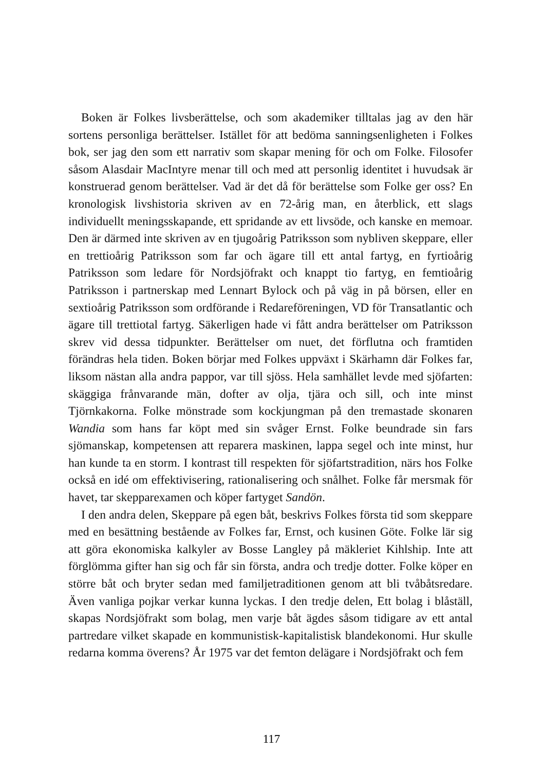Boken är Folkes livsberättelse, och som akademiker tilltalas jag av den här sortens personliga berättelser. Istället för att bedöma sanningsenligheten i Folkes bok, ser jag den som ett narrativ som skapar mening för och om Folke. Filosofer såsom Alasdair MacIntyre menar till och med att personlig identitet i huvudsak är konstruerad genom berättelser. Vad är det då för berättelse som Folke ger oss? En kronologisk livshistoria skriven av en 72-årig man, en återblick, ett slags individuellt meningsskapande, ett spridande av ett livsöde, och kanske en memoar. Den är därmed inte skriven av en tjugoårig Patriksson som nybliven skeppare, eller en trettioårig Patriksson som far och ägare till ett antal fartyg, en fyrtioårig Patriksson som ledare för Nordsjöfrakt och knappt tio fartyg, en femtioårig Patriksson i partnerskap med Lennart Bylock och på väg in på börsen, eller en sextioårig Patriksson som ordförande i Redareföreningen, VD för Transatlantic och ägare till trettiotal fartyg. Säkerligen hade vi fått andra berättelser om Patriksson skrev vid dessa tidpunkter. Berättelser om nuet, det förflutna och framtiden förändras hela tiden. Boken börjar med Folkes uppväxt i Skärhamn där Folkes far, liksom nästan alla andra pappor, var till sjöss. Hela samhället levde med sjöfarten: skäggiga frånvarande män, dofter av olja, tjära och sill, och inte minst Tjörnkakorna. Folke mönstrade som kockjungman på den tremastade skonaren Wandia som hans far köpt med sin svåger Ernst. Folke beundrade sin fars sjömanskap, kompetensen att reparera maskinen, lappa segel och inte minst, hur han kunde ta en storm. I kontrast till respekten för sjöfartstradition, närs hos Folke också en idé om effektivisering, rationalisering och snålhet. Folke får mersmak för havet, tar skepparexamen och köper fartyget Sandön.
I den andra delen, Skeppare på egen båt, beskrivs Folkes första tid som skeppare med en besättning bestående av Folkes far, Ernst, och kusinen Göte. Folke lär sig att göra ekonomiska kalkyler av Bosse Langley på mäkleriet Kihlship. Inte att förglömma gifter han sig och får sin första, andra och tredje dotter. Folke köper en större båt och bryter sedan med familjetraditionen genom att bli tvåbåtsredare. Även vanliga pojkar verkar kunna lyckas. I den tredje delen, Ett bolag i blåställ, skapas Nordsjöfrakt som bolag, men varje båt ägdes såsom tidigare av ett antal partredare vilket skapade en kommunistisk-kapitalistisk blandekonomi. Hur skulle redarna komma överens? År 1975 var det femton delägare i Nordsjöfrakt och fem
117